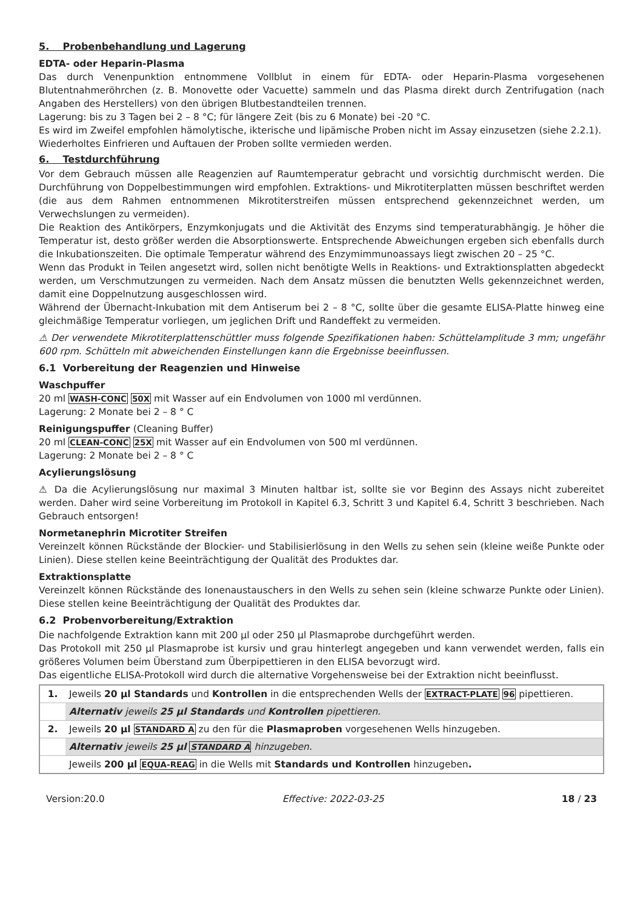5. Probenbehandlung und Lagerung
EDTA- oder Heparin-Plasma
Das durch Venenpunktion entnommene Vollblut in einem für EDTA- oder Heparin-Plasma vorgesehenen Blutentnahmeröhrchen (z. B. Monovette oder Vacuette) sammeln und das Plasma direkt durch Zentrifugation (nach Angaben des Herstellers) von den übrigen Blutbestandteilen trennen.
Lagerung: bis zu 3 Tagen bei 2 – 8 °C; für längere Zeit (bis zu 6 Monate) bei -20 °C.
Es wird im Zweifel empfohlen hämolytische, ikterische und lipämische Proben nicht im Assay einzusetzen (siehe 2.2.1).
Wiederholtes Einfrieren und Auftauen der Proben sollte vermieden werden.
6. Testdurchführung
Vor dem Gebrauch müssen alle Reagenzien auf Raumtemperatur gebracht und vorsichtig durchmischt werden. Die Durchführung von Doppelbestimmungen wird empfohlen. Extraktions- und Mikrotiterplatten müssen beschriftet werden (die aus dem Rahmen entnommenen Mikrotiterstreifen müssen entsprechend gekennzeichnet werden, um Verwechslungen zu vermeiden).
Die Reaktion des Antikörpers, Enzymkonjugats und die Aktivität des Enzyms sind temperaturabhängig. Je höher die Temperatur ist, desto größer werden die Absorptionswerte. Entsprechende Abweichungen ergeben sich ebenfalls durch die Inkubationszeiten. Die optimale Temperatur während des Enzymimmunoassays liegt zwischen 20 – 25 °C.
Wenn das Produkt in Teilen angesetzt wird, sollen nicht benötigte Wells in Reaktions- und Extraktionsplatten abgedeckt werden, um Verschmutzungen zu vermeiden. Nach dem Ansatz müssen die benutzten Wells gekennzeichnet werden, damit eine Doppelnutzung ausgeschlossen wird.
Während der Übernacht-Inkubation mit dem Antiserum bei 2 – 8 °C, sollte über die gesamte ELISA-Platte hinweg eine gleichmäßige Temperatur vorliegen, um jeglichen Drift und Randeffekt zu vermeiden.
⚠ Der verwendete Mikrotiterplattenschüttler muss folgende Spezifikationen haben: Schüttelamplitude 3 mm; ungefähr 600 rpm. Schütteln mit abweichenden Einstellungen kann die Ergebnisse beeinflussen.
6.1 Vorbereitung der Reagenzien und Hinweise
Waschpuffer
20 ml WASH-CONC 50X mit Wasser auf ein Endvolumen von 1000 ml verdünnen.
Lagerung: 2 Monate bei 2 – 8 ° C
Reinigungspuffer (Cleaning Buffer)
20 ml CLEAN-CONC 25X mit Wasser auf ein Endvolumen von 500 ml verdünnen.
Lagerung: 2 Monate bei 2 – 8 ° C
Acylierungslösung
⚠ Da die Acylierungslösung nur maximal 3 Minuten haltbar ist, sollte sie vor Beginn des Assays nicht zubereitet werden. Daher wird seine Vorbereitung im Protokoll in Kapitel 6.3, Schritt 3 und Kapitel 6.4, Schritt 3 beschrieben. Nach Gebrauch entsorgen!
Normetanephrin Microtiter Streifen
Vereinzelt können Rückstände der Blockier- und Stabilisierlösung in den Wells zu sehen sein (kleine weiße Punkte oder Linien). Diese stellen keine Beeinträchtigung der Qualität des Produktes dar.
Extraktionsplatte
Vereinzelt können Rückstände des Ionenaustauschers in den Wells zu sehen sein (kleine schwarze Punkte oder Linien). Diese stellen keine Beeinträchtigung der Qualität des Produktes dar.
6.2 Probenvorbereitung/Extraktion
Die nachfolgende Extraktion kann mit 200 µl oder 250 µl Plasmaprobe durchgeführt werden.
Das Protokoll mit 250 µl Plasmaprobe ist kursiv und grau hinterlegt angegeben und kann verwendet werden, falls ein größeres Volumen beim Überstand zum Überpipettieren in den ELISA bevorzugt wird.
Das eigentliche ELISA-Protokoll wird durch die alternative Vorgehensweise bei der Extraktion nicht beeinflusst.
| 1. | Jeweils 20 µl Standards und Kontrollen in die entsprechenden Wells der EXTRACT-PLATE 96 pipettieren. |
| | Alternativ jeweils 25 µl Standards und Kontrollen pipettieren. |
| 2. | Jeweils 20 µl STANDARD A zu den für die Plasmaproben vorgesehenen Wells hinzugeben. |
| | Alternativ jeweils 25 µl STANDARD A hinzugeben. |
| | Jeweils 200 µl EQUA-REAG in die Wells mit Standards und Kontrollen hinzugeben . |
Version:20.0 Effective: 2022-03-25 18 / 23